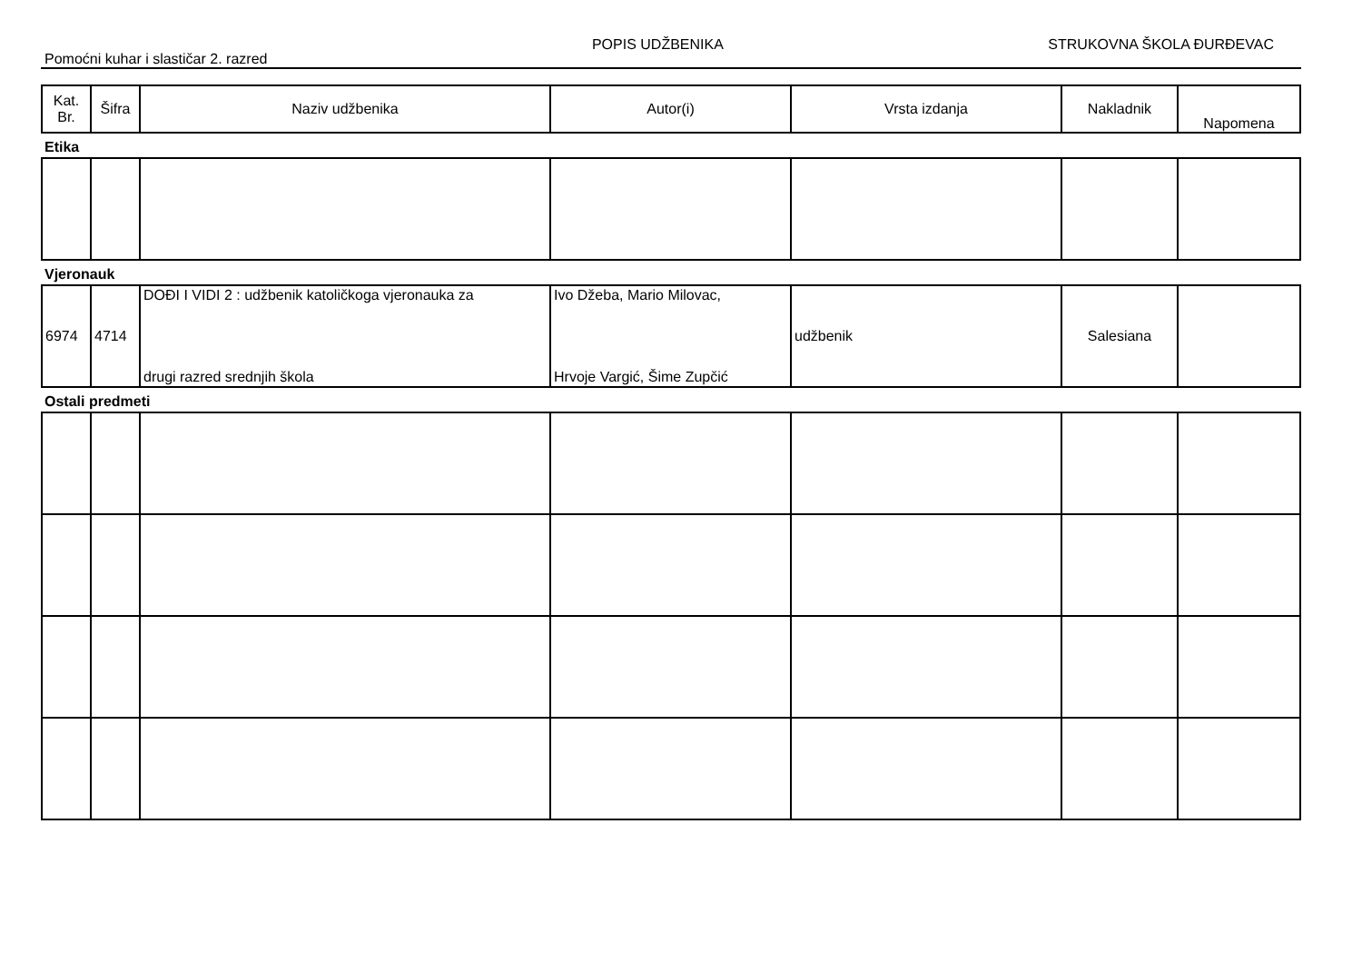Pomoćni kuhar i slastičar 2. razred
POPIS UDŽBENIKA
STRUKOVNA ŠKOLA ĐURĐEVAC
| Kat. Br. | Šifra | Naziv udžbenika | Autor(i) | Vrsta izdanja | Nakladnik | Napomena |
| --- | --- | --- | --- | --- | --- | --- |
Etika
Vjeronauk
| 6974 | 4714 | DOĐI I VIDI 2 : udžbenik katoličkoga vjeronauka za drugi razred srednjih škola | Ivo Džeba, Mario Milovac, Hrvoje Vargić, Šime Zupčić | udžbenik | Salesiana | |
Ostali predmeti